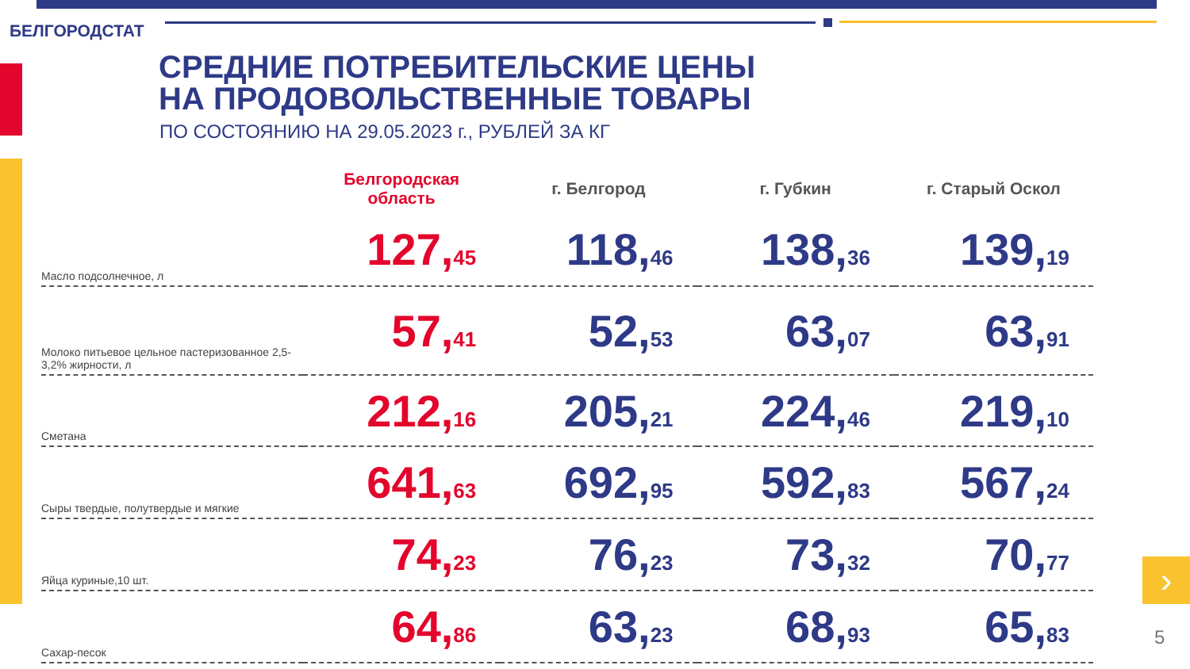БЕЛГОРОДСТАТ
СРЕДНИЕ ПОТРЕБИТЕЛЬСКИЕ ЦЕНЫ
НА ПРОДОВОЛЬСТВЕННЫЕ ТОВАРЫ
ПО СОСТОЯНИЮ НА 29.05.2023 г., РУБЛЕЙ ЗА КГ
| | Белгородская область | г. Белгород | г. Губкин | г. Старый Оскол |
| --- | --- | --- | --- | --- |
| Масло подсолнечное, л | 127, 45 | 118, 46 | 138, 36 | 139, 19 |
| Молоко питьевое цельное пастеризованное 2,5-3,2% жирности, л | 57, 41 | 52, 53 | 63, 07 | 63, 91 |
| Сметана | 212, 16 | 205, 21 | 224, 46 | 219, 10 |
| Сыры твердые, полутвердые и мягкие | 641, 63 | 692, 95 | 592, 83 | 567, 24 |
| Яйца куриные,10 шт. | 74, 23 | 76, 23 | 73, 32 | 70, 77 |
| Сахар-песок | 64, 86 | 63, 23 | 68, 93 | 65, 83 |
›
5